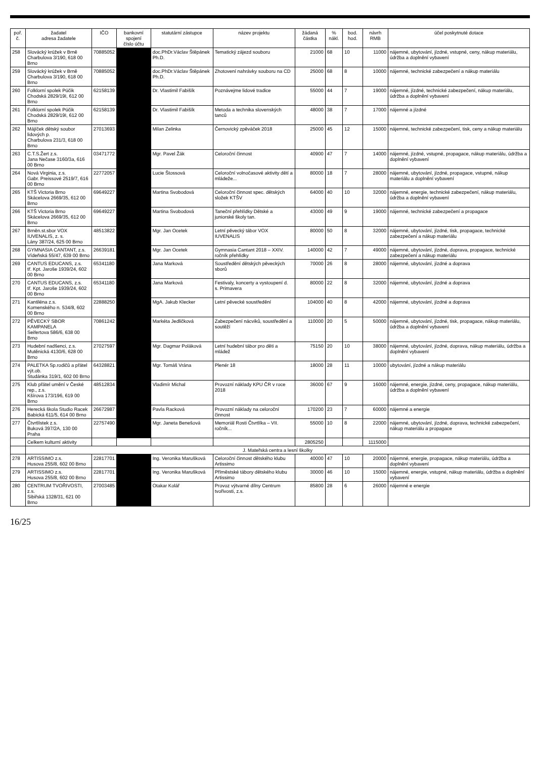| poř. č. | žadatel adresa žadatele | IČO | bankovní spojení číslo účtu | statutární zástupce | název projektu | žádaná částka | % nákl. | bod. hod. | návrh RMB | účel poskytnuté dotace |
| --- | --- | --- | --- | --- | --- | --- | --- | --- | --- | --- |
| 258 | Slovácký krúžek v Brně Charbulova 3/190, 618 00 Brno | 70885052 | | doc.PhDr.Václav Štěpánek Ph.D. | Tematický zájezd souboru | 21000 | 68 | 10 | 11000 | nájemné, ubytování, jízdné, vstupné, ceny, nákup materiálu, údržba a doplnění vybavení |
| 259 | Slovácký krúžek v Brně Charbulova 3/190, 618 00 Brno | 70885052 | | doc.PhDr.Václav Štěpánek Ph.D. | Zhotovení nahrávky souboru na CD | 25000 | 68 | 8 | 10000 | nájemné, technické zabezpečení a nákup materiálu |
| 260 | Folklorní spolek Púčik Chodská 2829/19I, 612 00 Brno | 62158139 | | Dr. Vlastimil Fabišík | Poznávejme lidové tradice | 55000 | 44 | 7 | 19000 | nájemné, jízdné, technické zabezpečení, nákup materiálu, údržba a doplnění vybavení |
| 261 | Folklorní spolek Púčik Chodská 2829/19I, 612 00 Brno | 62158139 | | Dr. Vlastimil Fabišík | Metoda a technika slovenských tanců | 48000 | 38 | 7 | 17000 | nájemné a jízdné |
| 262 | Májíček dětský soubor lidových p. Charbulova 231/3, 618 00 Brno | 27013693 | | Milan Zelinka | Černovický zpěváček 2018 | 25000 | 45 | 12 | 15000 | nájemné, technické zabezpečení, tisk, ceny a nákup materiálu |
| 263 | C.T.S.Žert z.s. Jana Nečase 3160/3a, 616 00 Brno | 03471772 | | Mgr. Pavel Žák | Celoroční činnost | 40900 | 47 | 7 | 14000 | nájemné, jízdné, vstupné, propagace, nákup materiálu, údržba a doplnění vybavení |
| 264 | Nová Virginia, z.s. Gabr. Preissové 2519/7, 616 00 Brno | 22772057 | | Lucie Štossová | Celoroční volnočasové aktivity dětí a mládeže... | 80000 | 18 | 7 | 28000 | nájemné, ubytování, jízdné, propagace, vstupné, nákup materiálu a doplnění vybavení |
| 265 | KTŠ Victoria Brno Skácelova 2669/35, 612 00 Brno | 69649227 | | Martina Svobodová | Celoroční činnost spec. dětských složek KTŠV | 64000 | 40 | 10 | 32000 | nájemné, energie, technické zabezpečení, nákup materiálu, údržba a doplnění vybavení |
| 266 | KTŠ Victoria Brno Skácelova 2669/35, 612 00 Brno | 69649227 | | Martina Svobodová | Taneční přehlídky Dětské a juniorské školy tan. | 43000 | 49 | 9 | 19000 | nájemné, technické zabezpečení a propagace |
| 267 | Brněn.st.sbor VOX IUVENALIS, z. s. Lány 387/24, 625 00 Brno | 48513822 | | Mgr. Jan Ocetek | Letní pěvecký tábor VOX IUVENALIS | 80000 | 50 | 8 | 32000 | nájemné, ubytování, jízdné, tisk, propagace, technické zabezpečení a nákup materiálu |
| 268 | GYMNASIA CANTANT, z.s. Vídeňská 55/47, 639 00 Brno | 26639181 | | Mgr. Jan Ocetek | Gymnasia Cantant 2018 – XXIV. ročník přehlídky | 140000 | 42 | 7 | 49000 | nájemné, ubytování, jízdné, doprava, propagace, technické zabezpečení a nákup materiálu |
| 269 | CANTUS EDUCANS, z.s. tř. Kpt. Jaroše 1939/24, 602 00 Brno | 65341180 | | Jana Marková | Soustředění dětských pěveckých sborů | 70000 | 26 | 8 | 28000 | nájemné, ubytování, jízdné a doprava |
| 270 | CANTUS EDUCANS, z.s. tř. Kpt. Jaroše 1939/24, 602 00 Brno | 65341180 | | Jana Marková | Festivaly, koncerty a vystoupení d. s. Primavera | 80000 | 22 | 8 | 32000 | nájemné, ubytování, jízdné a doprava |
| 271 | Kantiléna z.s. Komenského n. 534/8, 602 00 Brno | 22888250 | | MgA. Jakub Klecker | Letní pěvecké soustředění | 104000 | 40 | 8 | 42000 | nájemné, ubytování, jízdné a doprava |
| 272 | PĚVECKÝ SBOR KAMPANELA Seifertova 586/6, 638 00 Brno | 70861242 | | Markéta Jedličková | Zabezpečení nácviků, soustředění a soutěží | 110000 | 20 | 5 | 50000 | nájemné, ubytování, jízdné, tisk, propagace, nákup materiálu, údržba a doplnění vybavení |
| 273 | Hudební nadšenci, z.s. Mutěnická 4130/6, 628 00 Brno | 27027597 | | Mgr. Dagmar Poláková | Letní hudební tábor pro děti a mládež | 75150 | 20 | 10 | 38000 | nájemné, ubytování, jízdné, doprava, nákup materiálu, údržba a doplnění vybavení |
| 274 | PALETKA Sp.rodičů a přátel výt.ob. Studánka 319/1, 602 00 Brno | 64328821 | | Mgr. Tomáš Vrána | Plenér 18 | 18000 | 28 | 11 | 10000 | ubytování, jízdné a nákup materiálu |
| 275 | Klub přátel umění v České rep., z.s. Kšírova 173/196, 619 00 Brno | 48512834 | | Vladimír Michal | Provozní náklady KPU ČR v roce 2018 | 36000 | 67 | 9 | 16000 | nájemné, energie, jízdné, ceny, propagace, nákup materiálu, údržba a doplnění vybavení |
| 276 | Herecká škola Studio Racek Babická 611/5, 614 00 Brno | 26672987 | | Pavla Racková | Provozní náklady na celoroční činnost | 170200 | 23 | 7 | 60000 | nájemné a energie |
| 277 | Čtvrtlístek z.s. Buková 397/2A, 130 00 Praha | 22757490 | | Mgr. Janeta Benešová | Memoriál Rosti Čtvrtlíka – VII. ročník... | 55000 | 10 | 8 | 22000 | nájemné, ubytování, jízdné, doprava, technické zabezpečení, nákup materiálu a propagace |
| | Celkem kulturní aktivity | | | | | 2805250 | | | 1115000 | |
| | J. Mateřská centra a lesní školky | | | | | | | | | |
| 278 | ARTISSIMO z.s. Husova 255/8, 602 00 Brno | 22817701 | | Ing. Veronika Marušková | Celoroční činnost dětského klubu Artissimo | 40000 | 47 | 10 | 20000 | nájemné, energie, propagace, nákup materiálu, údržba a doplnění vybavení |
| 279 | ARTISSIMO z.s. Husova 255/8, 602 00 Brno | 22817701 | | Ing. Veronika Marušková | Příměstské tábory dětského klubu Artissimo | 30000 | 46 | 10 | 15000 | nájemné, energie, vstupné, nákup materiálu, údržba a doplnění vybavení |
| 280 | CENTRUM TVOŘIVOSTI, z.s. Sibiřská 1328/31, 621 00 Brno | 27003485 | | Otakar Kolář | Provoz výtvarné dílny Centrum tvořivosti, z.s. | 85800 | 28 | 6 | 26000 | nájemné e energie |
16/25